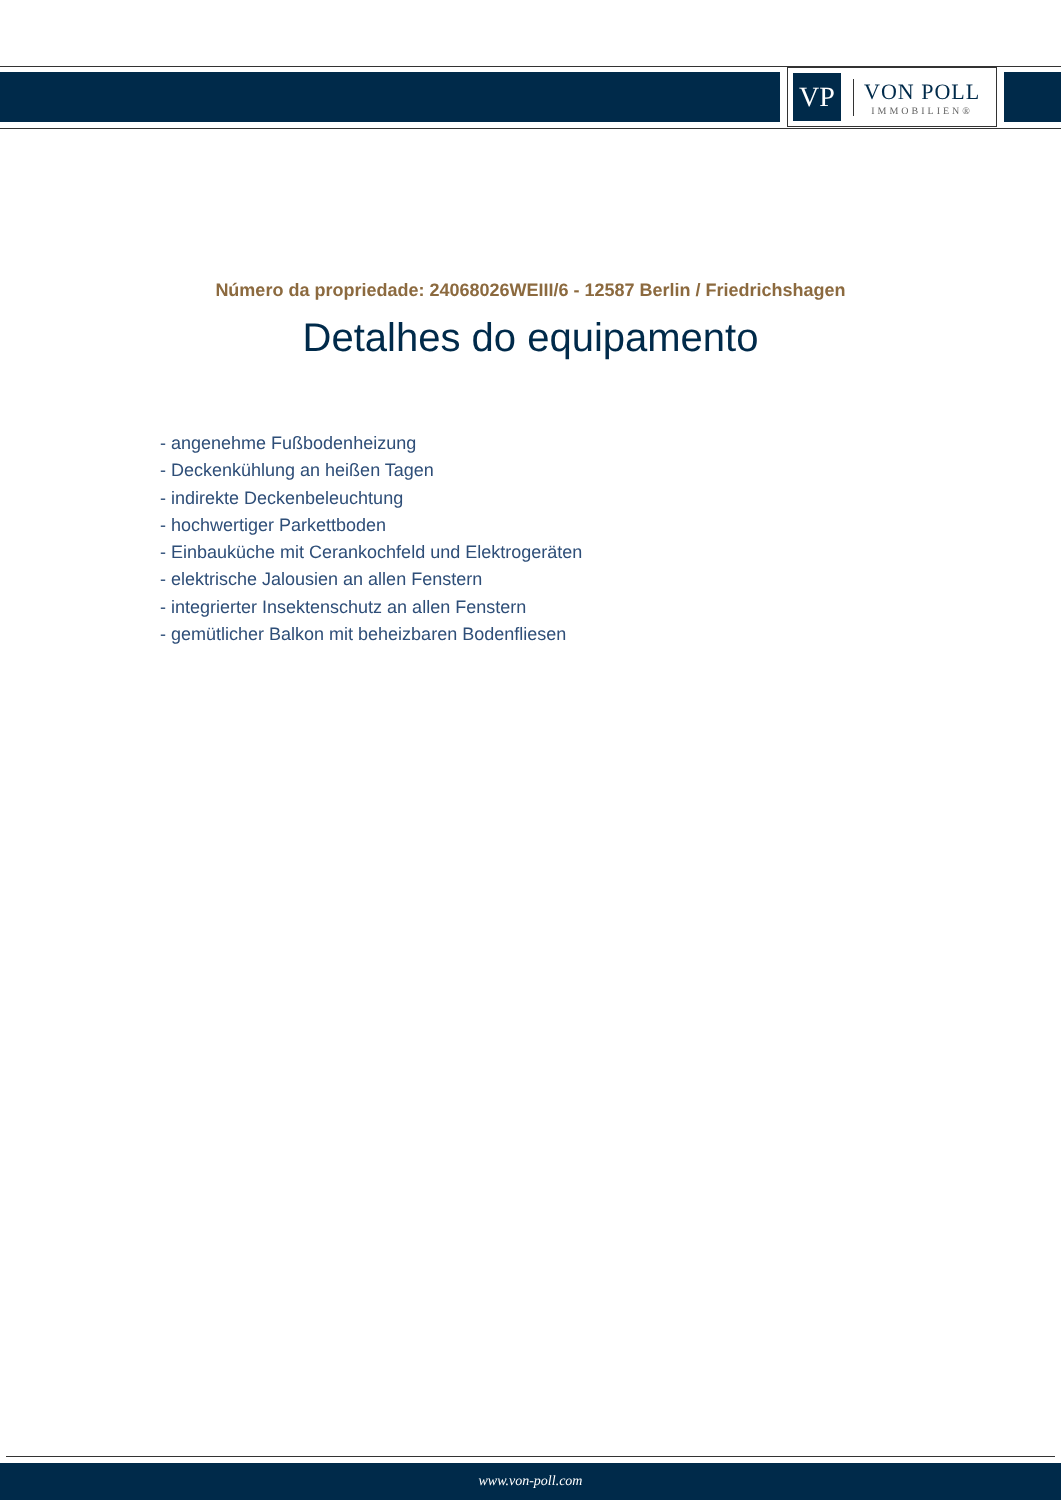VP
VON POLL
IMMOBILIEN®
Número da propriedade: 24068026WEIII/6 - 12587 Berlin / Friedrichshagen
Detalhes do equipamento
- angenehme Fußbodenheizung
- Deckenkühlung an heißen Tagen
- indirekte Deckenbeleuchtung
- hochwertiger Parkettboden
- Einbauküche mit Cerankochfeld und Elektrogeräten
- elektrische Jalousien an allen Fenstern
- integrierter Insektenschutz an allen Fenstern
- gemütlicher Balkon mit beheizbaren Bodenfliesen
www.von-poll.com